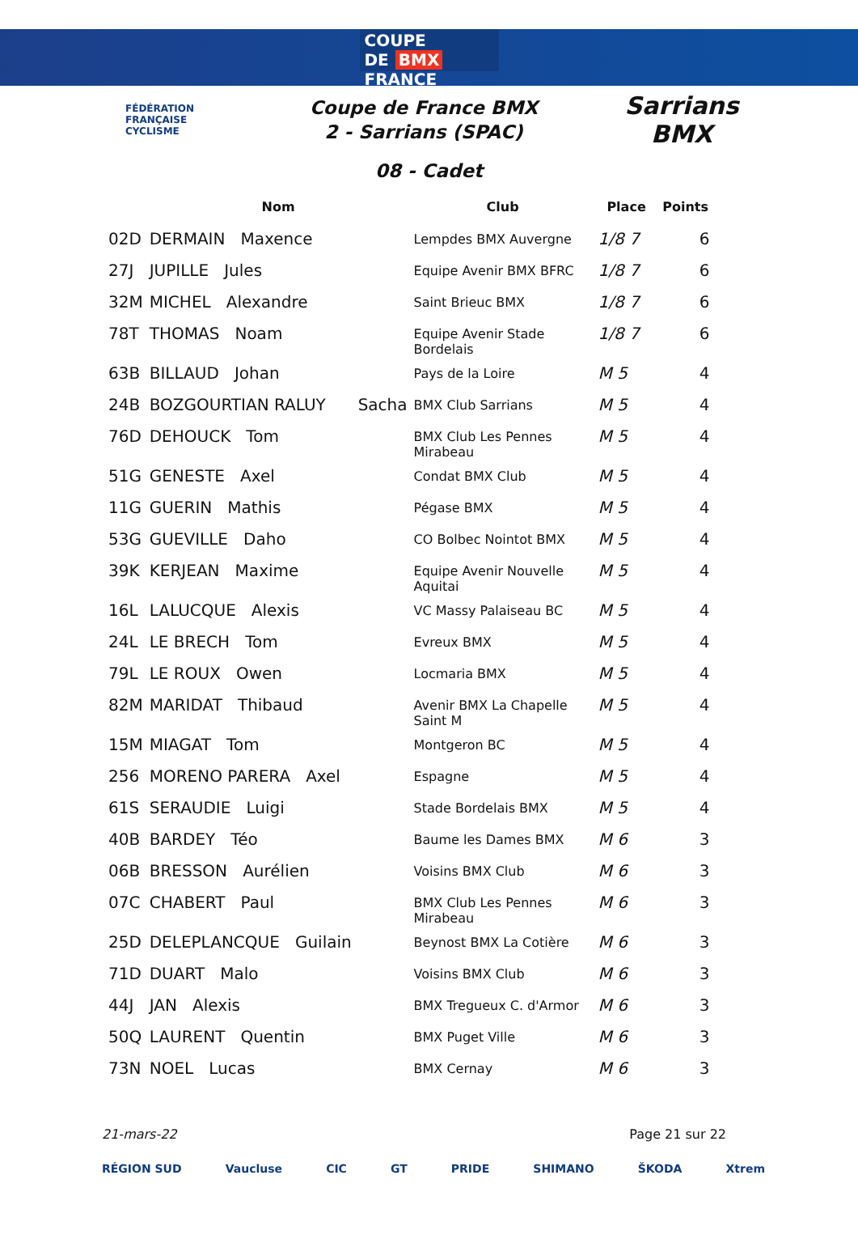COUPE DE BMX
FRANCE
FÉDÉRATION
FRANÇAISE
CYCLISME
Coupe de France BMX
2 - Sarrians (SPAC)
Sarrians BMX
08 - Cadet
| | Nom | | Club | Place | Points |
| --- | --- | --- | --- | --- | --- |
| 02D | DERMAIN Maxence | | Lempdes BMX Auvergne | 1/8 7 | 6 |
| 27J | JUPILLE Jules | | Equipe Avenir BMX BFRC | 1/8 7 | 6 |
| 32M | MICHEL Alexandre | | Saint Brieuc BMX | 1/8 7 | 6 |
| 78T | THOMAS Noam | | Equipe Avenir Stade Bordelais | 1/8 7 | 6 |
| 63B | BILLAUD Johan | | Pays de la Loire | M 5 | 4 |
| 24B | BOZGOURTIAN RALUY | Sacha | BMX Club Sarrians | M 5 | 4 |
| 76D | DEHOUCK Tom | | BMX Club Les Pennes Mirabeau | M 5 | 4 |
| 51G | GENESTE Axel | | Condat BMX Club | M 5 | 4 |
| 11G | GUERIN Mathis | | Pégase BMX | M 5 | 4 |
| 53G | GUEVILLE Daho | | CO Bolbec Nointot BMX | M 5 | 4 |
| 39K | KERJEAN Maxime | | Equipe Avenir Nouvelle Aquitai | M 5 | 4 |
| 16L | LALUCQUE Alexis | | VC Massy Palaiseau BC | M 5 | 4 |
| 24L | LE BRECH Tom | | Evreux BMX | M 5 | 4 |
| 79L | LE ROUX Owen | | Locmaria BMX | M 5 | 4 |
| 82M | MARIDAT Thibaud | | Avenir BMX La Chapelle Saint M | M 5 | 4 |
| 15M | MIAGAT Tom | | Montgeron BC | M 5 | 4 |
| 256 | MORENO PARERA Axel | | Espagne | M 5 | 4 |
| 61S | SERAUDIE Luigi | | Stade Bordelais BMX | M 5 | 4 |
| 40B | BARDEY Téo | | Baume les Dames BMX | M 6 | 3 |
| 06B | BRESSON Aurélien | | Voisins BMX Club | M 6 | 3 |
| 07C | CHABERT Paul | | BMX Club Les Pennes Mirabeau | M 6 | 3 |
| 25D | DELEPLANCQUE Guilain | | Beynost BMX La Cotière | M 6 | 3 |
| 71D | DUART Malo | | Voisins BMX Club | M 6 | 3 |
| 44J | JAN Alexis | | BMX Tregueux C. d'Armor | M 6 | 3 |
| 50Q | LAURENT Quentin | | BMX Puget Ville | M 6 | 3 |
| 73N | NOEL Lucas | | BMX Cernay | M 6 | 3 |
21-mars-22 Page 21 sur 22
RÉGION SUD Vaucluse CIC GT PRIDE SHIMANO ŠKODA Xtrem